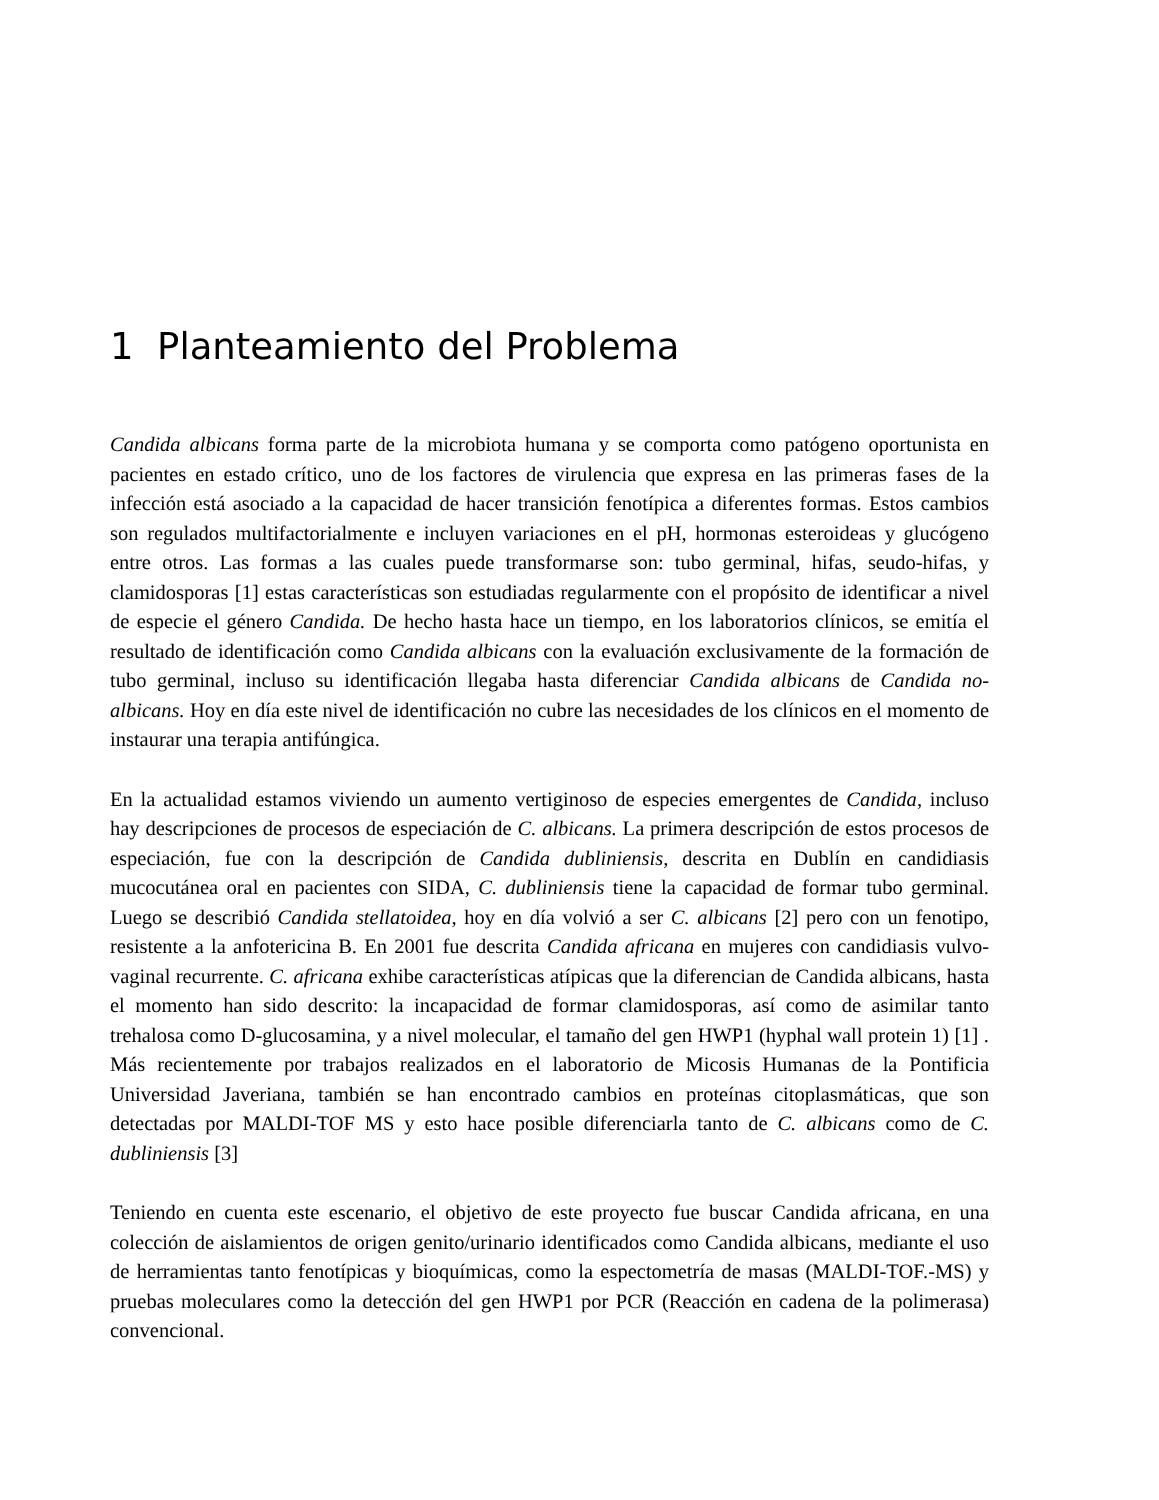1 Planteamiento del Problema
Candida albicans forma parte de la microbiota humana y se comporta como patógeno oportunista en pacientes en estado crítico, uno de los factores de virulencia que expresa en las primeras fases de la infección está asociado a la capacidad de hacer transición fenotípica a diferentes formas. Estos cambios son regulados multifactorialmente e incluyen variaciones en el pH, hormonas esteroideas y glucógeno entre otros. Las formas a las cuales puede transformarse son: tubo germinal, hifas, seudo-hifas, y clamidosporas [1] estas características son estudiadas regularmente con el propósito de identificar a nivel de especie el género Candida. De hecho hasta hace un tiempo, en los laboratorios clínicos, se emitía el resultado de identificación como Candida albicans con la evaluación exclusivamente de la formación de tubo germinal, incluso su identificación llegaba hasta diferenciar Candida albicans de Candida no-albicans. Hoy en día este nivel de identificación no cubre las necesidades de los clínicos en el momento de instaurar una terapia antifúngica.
En la actualidad estamos viviendo un aumento vertiginoso de especies emergentes de Candida, incluso hay descripciones de procesos de especiación de C. albicans. La primera descripción de estos procesos de especiación, fue con la descripción de Candida dubliniensis, descrita en Dublín en candidiasis mucocutánea oral en pacientes con SIDA, C. dubliniensis tiene la capacidad de formar tubo germinal. Luego se describió Candida stellatoidea, hoy en día volvió a ser C. albicans [2] pero con un fenotipo, resistente a la anfotericina B. En 2001 fue descrita Candida africana en mujeres con candidiasis vulvo-vaginal recurrente. C. africana exhibe características atípicas que la diferencian de Candida albicans, hasta el momento han sido descrito: la incapacidad de formar clamidosporas, así como de asimilar tanto trehalosa como D-glucosamina, y a nivel molecular, el tamaño del gen HWP1 (hyphal wall protein 1) [1] . Más recientemente por trabajos realizados en el laboratorio de Micosis Humanas de la Pontificia Universidad Javeriana, también se han encontrado cambios en proteínas citoplasmáticas, que son detectadas por MALDI-TOF MS y esto hace posible diferenciarla tanto de C. albicans como de C. dubliniensis [3]
Teniendo en cuenta este escenario, el objetivo de este proyecto fue buscar Candida africana, en una colección de aislamientos de origen genito/urinario identificados como Candida albicans, mediante el uso de herramientas tanto fenotípicas y bioquímicas, como la espectometría de masas (MALDI-TOF.-MS) y pruebas moleculares como la detección del gen HWP1 por PCR (Reacción en cadena de la polimerasa) convencional.